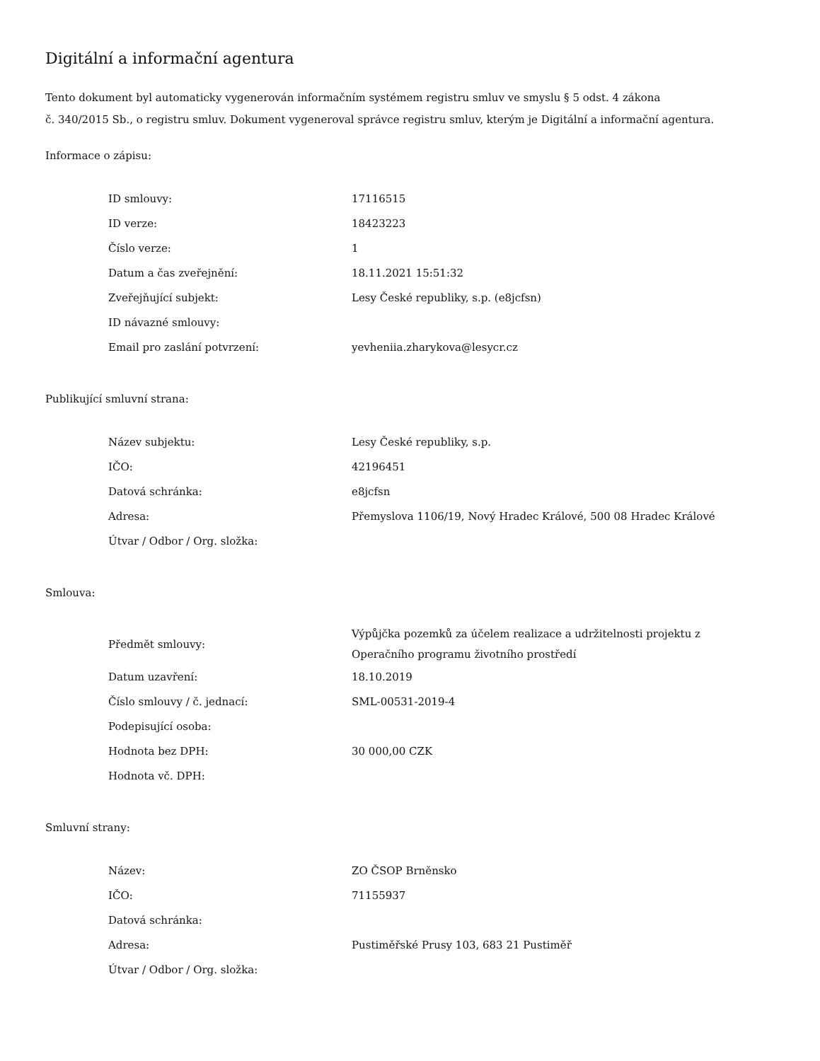Digitální a informační agentura
Tento dokument byl automaticky vygenerován informačním systémem registru smluv ve smyslu § 5 odst. 4 zákona
č. 340/2015 Sb., o registru smluv. Dokument vygeneroval správce registru smluv, kterým je Digitální a informační agentura.
Informace o zápisu:
| ID smlouvy: | 17116515 |
| ID verze: | 18423223 |
| Číslo verze: | 1 |
| Datum a čas zveřejnění: | 18.11.2021 15:51:32 |
| Zveřejňující subjekt: | Lesy České republiky, s.p. (e8jcfsn) |
| ID návazné smlouvy: | |
| Email pro zaslání potvrzení: | yevheniia.zharykova@lesycr.cz |
Publikující smluvní strana:
| Název subjektu: | Lesy České republiky, s.p. |
| IČO: | 42196451 |
| Datová schránka: | e8jcfsn |
| Adresa: | Přemyslova 1106/19, Nový Hradec Králové, 500 08 Hradec Králové |
| Útvar / Odbor / Org. složka: | |
Smlouva:
| Předmět smlouvy: | Výpůjčka pozemků za účelem realizace a udržitelnosti projektu z Operačního programu životního prostředí |
| Datum uzavření: | 18.10.2019 |
| Číslo smlouvy / č. jednací: | SML-00531-2019-4 |
| Podepisující osoba: | |
| Hodnota bez DPH: | 30 000,00 CZK |
| Hodnota vč. DPH: | |
Smluvní strany:
| Název: | ZO ČSOP Brněnsko |
| IČO: | 71155937 |
| Datová schránka: | |
| Adresa: | Pustiměřské Prusy 103, 683 21 Pustiměř |
| Útvar / Odbor / Org. složka: | |